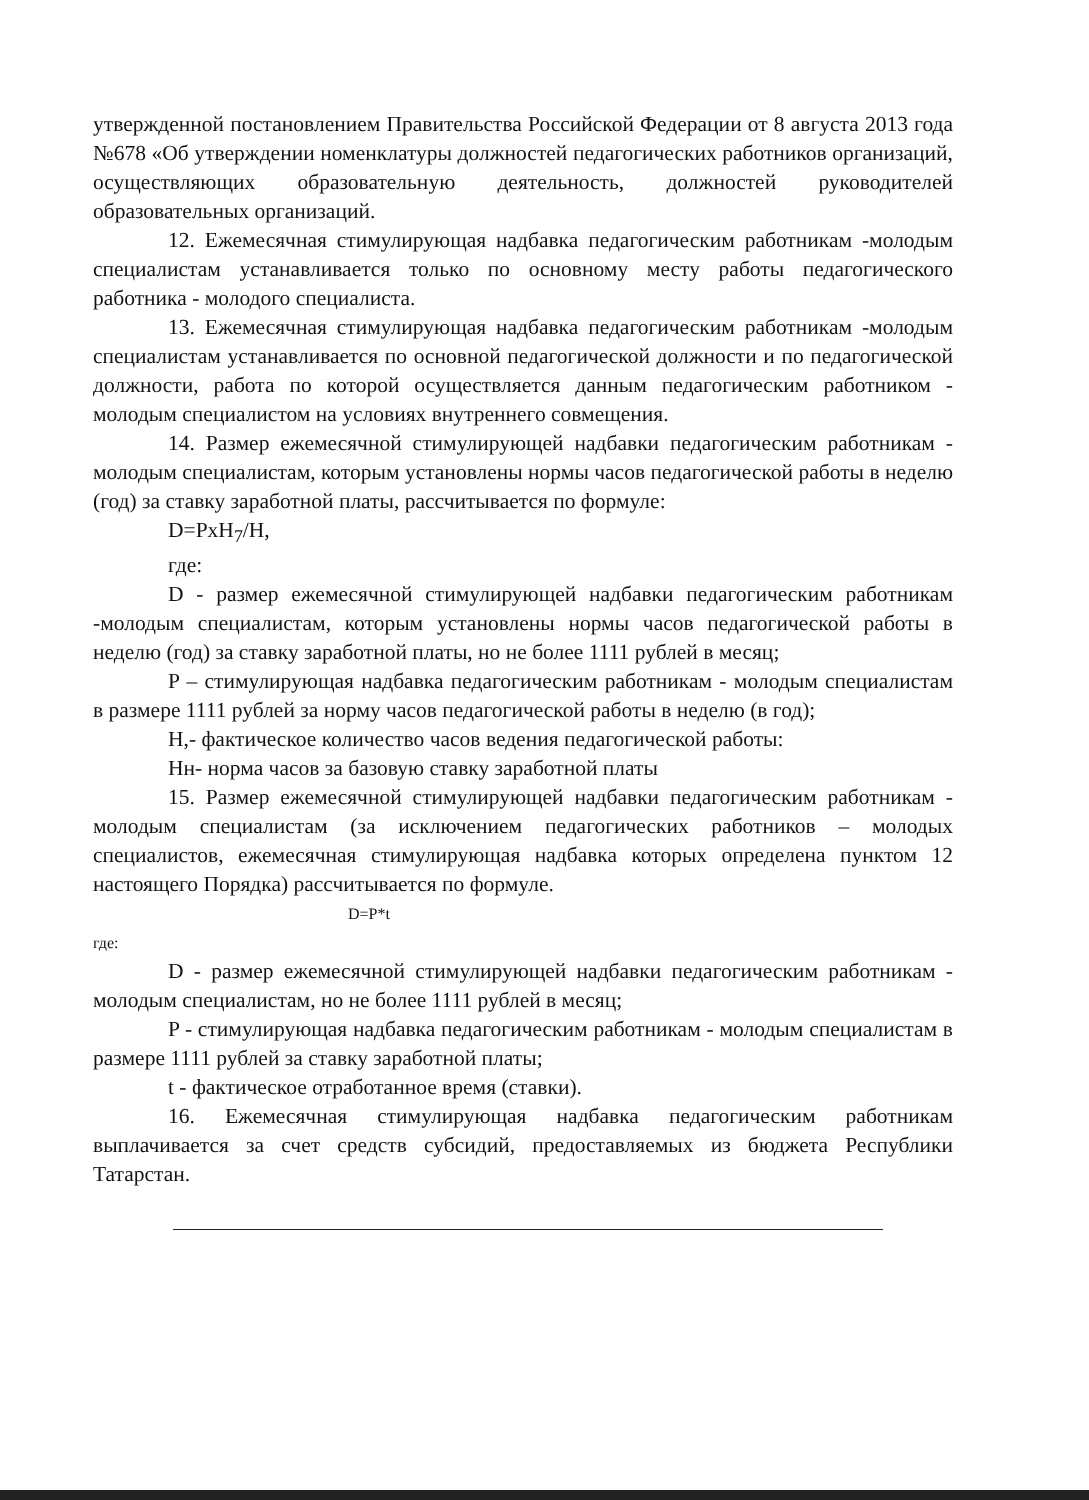утвержденной постановлением Правительства Российской Федерации от 8 августа 2013 года №678 «Об утверждении номенклатуры должностей педагогических работников организаций, осуществляющих образовательную деятельность, должностей руководителей образовательных организаций.
12. Ежемесячная стимулирующая надбавка педагогическим работникам -молодым специалистам устанавливается только по основному месту работы педагогического работника - молодого специалиста.
13. Ежемесячная стимулирующая надбавка педагогическим работникам -молодым специалистам устанавливается по основной педагогической должности и по педагогической должности, работа по которой осуществляется данным педагогическим работником - молодым специалистом на условиях внутреннего совмещения.
14. Размер ежемесячной стимулирующей надбавки педагогическим работникам - молодым специалистам, которым установлены нормы часов педагогической работы в неделю (год) за ставку заработной платы, рассчитывается по формуле:
D=PxH<sub>7</sub>/H,
где:
D - размер ежемесячной стимулирующей надбавки педагогическим работникам -молодым специалистам, которым установлены нормы часов педагогической работы в неделю (год) за ставку заработной платы, но не более 1111 рублей в месяц;
P – стимулирующая надбавка педагогическим работникам - молодым специалистам в размере 1111 рублей за норму часов педагогической работы в неделю (в год);
H,- фактическое количество часов ведения педагогической работы:
Hн- норма часов за базовую ставку заработной платы
15. Размер ежемесячной стимулирующей надбавки педагогическим работникам - молодым специалистам (за исключением педагогических работников – молодых специалистов, ежемесячная стимулирующая надбавка которых определена пунктом 12 настоящего Порядка) рассчитывается по формуле.
D=P*t
где:
D - размер ежемесячной стимулирующей надбавки педагогическим работникам - молодым специалистам, но не более 1111 рублей в месяц;
P - стимулирующая надбавка педагогическим работникам - молодым специалистам в размере 1111 рублей за ставку заработной платы;
t - фактическое отработанное время (ставки).
16. Ежемесячная стимулирующая надбавка педагогическим работникам выплачивается за счет средств субсидий, предоставляемых из бюджета Республики Татарстан.